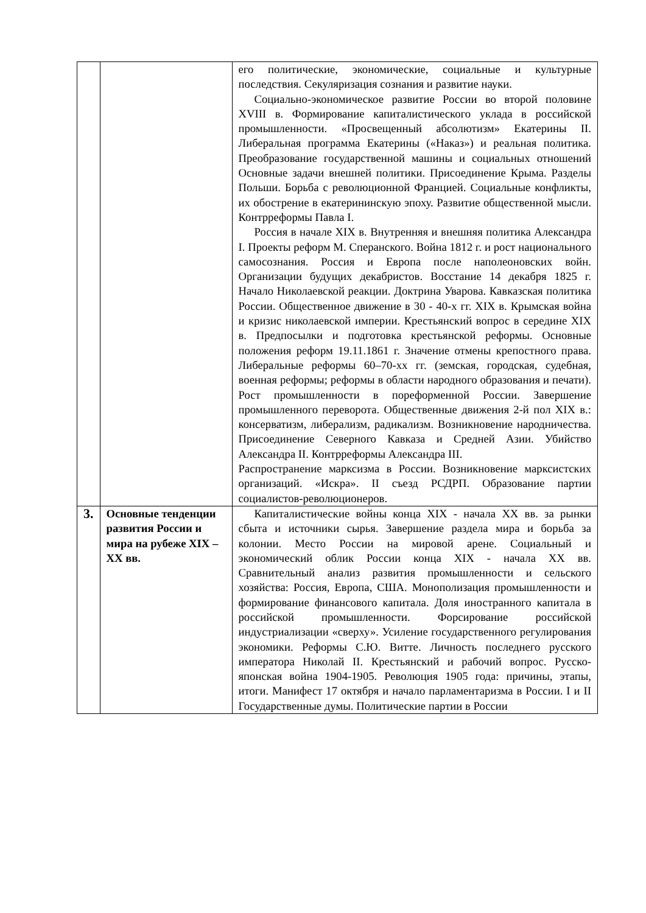| | | его политические, экономические, социальные и культурные последствия. Секуляризация сознания и развитие науки. Социально-экономическое развитие России во второй половине XVIII в. Формирование капиталистического уклада в российской промышленности. «Просвещенный абсолютизм» Екатерины II. Либеральная программа Екатерины («Наказ») и реальная политика. Преобразование государственной машины и социальных отношений Основные задачи внешней политики. Присоединение Крыма. Разделы Польши. Борьба с революционной Францией. Социальные конфликты, их обострение в екатерининскую эпоху. Развитие общественной мысли. Контрреформы Павла I. Россия в начале XIX в. Внутренняя и внешняя политика Александра I. Проекты реформ М. Сперанского. Война 1812 г. и рост национального самосознания. Россия и Европа после наполеоновских войн. Организации будущих декабристов. Восстание 14 декабря 1825 г. Начало Николаевской реакции. Доктрина Уварова. Кавказская политика России. Общественное движение в 30 - 40-х гг. XIX в. Крымская война и кризис николаевской империи. Крестьянский вопрос в середине XIX в. Предпосылки и подготовка крестьянской реформы. Основные положения реформ 19.11.1861 г. Значение отмены крепостного права. Либеральные реформы 60–70-хх гг. (земская, городская, судебная, военная реформы; реформы в области народного образования и печати). Рост промышленности в пореформенной России. Завершение промышленного переворота. Общественные движения 2-й пол XIX в.: консерватизм, либерализм, радикализм. Возникновение народничества. Присоединение Северного Кавказа и Средней Азии. Убийство Александра II. Контрреформы Александра III. Распространение марксизма в России. Возникновение марксистских организаций. «Искра». II съезд РСДРП. Образование партии социалистов-революционеров. |
| 3. | Основные тенденции развития России и мира на рубеже XIX –XX вв. | Капиталистические войны конца XIX - начала XX вв. за рынки сбыта и источники сырья. Завершение раздела мира и борьба за колонии. Место России на мировой арене. Социальный и экономический облик России конца XIX - начала XX вв. Сравнительный анализ развития промышленности и сельского хозяйства: Россия, Европа, США. Монополизация промышленности и формирование финансового капитала. Доля иностранного капитала в российской промышленности. Форсирование российской индустриализации «сверху». Усиление государственного регулирования экономики. Реформы С.Ю. Витте. Личность последнего русского императора Николай II. Крестьянский и рабочий вопрос. Русско-японская война 1904-1905. Революция 1905 года: причины, этапы, итоги. Манифест 17 октября и начало парламентаризма в России. I и II Государственные думы. Политические партии в России |